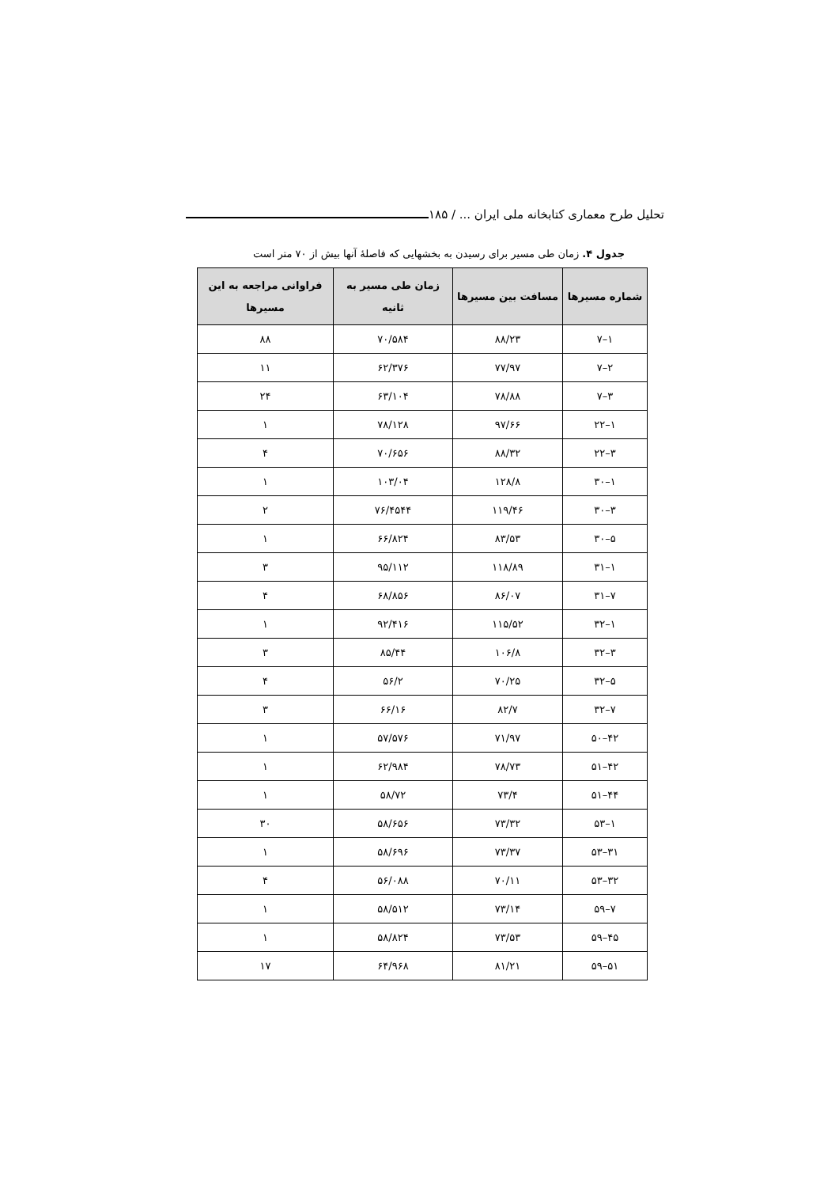تحلیل طرح معماری کتابخانه ملی ایران ... / ۱۸۵
جدول ۴. زمان طی مسیر برای رسیدن به بخشهایی که فاصلهٔ آنها بیش از ۷۰ متر است
| شماره مسیرها | مسافت بین مسیرها | زمان طی مسیر به ثانیه | فراوانی مراجعه به این مسیرها |
| --- | --- | --- | --- |
| ۱–۷ | ۸۸/۲۳ | ۷۰/۵۸۴ | ۸۸ |
| ۲–۷ | ۷۷/۹۷ | ۶۲/۳۷۶ | ۱۱ |
| ۳–۷ | ۷۸/۸۸ | ۶۳/۱۰۴ | ۲۴ |
| ۱–۲۲ | ۹۷/۶۶ | ۷۸/۱۲۸ | ۱ |
| ۳–۲۲ | ۸۸/۳۲ | ۷۰/۶۵۶ | ۴ |
| ۱–۳۰ | ۱۲۸/۸ | ۱۰۳/۰۴ | ۱ |
| ۳–۳۰ | ۱۱۹/۴۶ | ۷۶/۴۵۴۴ | ۲ |
| ۵–۳۰ | ۸۳/۵۳ | ۶۶/۸۲۴ | ۱ |
| ۱–۳۱ | ۱۱۸/۸۹ | ۹۵/۱۱۲ | ۳ |
| ۷–۳۱ | ۸۶/۰۷ | ۶۸/۸۵۶ | ۴ |
| ۱–۳۲ | ۱۱۵/۵۲ | ۹۲/۴۱۶ | ۱ |
| ۳–۳۲ | ۱۰۶/۸ | ۸۵/۴۴ | ۳ |
| ۵–۳۲ | ۷۰/۲۵ | ۵۶/۲ | ۴ |
| ۷–۳۲ | ۸۲/۷ | ۶۶/۱۶ | ۳ |
| ۴۲–۵۰ | ۷۱/۹۷ | ۵۷/۵۷۶ | ۱ |
| ۴۲–۵۱ | ۷۸/۷۳ | ۶۲/۹۸۴ | ۱ |
| ۴۴–۵۱ | ۷۳/۴ | ۵۸/۷۲ | ۱ |
| ۱–۵۳ | ۷۳/۳۲ | ۵۸/۶۵۶ | ۳۰ |
| ۳۱–۵۳ | ۷۳/۳۷ | ۵۸/۶۹۶ | ۱ |
| ۳۲–۵۳ | ۷۰/۱۱ | ۵۶/۰۸۸ | ۴ |
| ۷–۵۹ | ۷۳/۱۴ | ۵۸/۵۱۲ | ۱ |
| ۴۵–۵۹ | ۷۳/۵۳ | ۵۸/۸۲۴ | ۱ |
| ۵۱–۵۹ | ۸۱/۲۱ | ۶۴/۹۶۸ | ۱۷ |